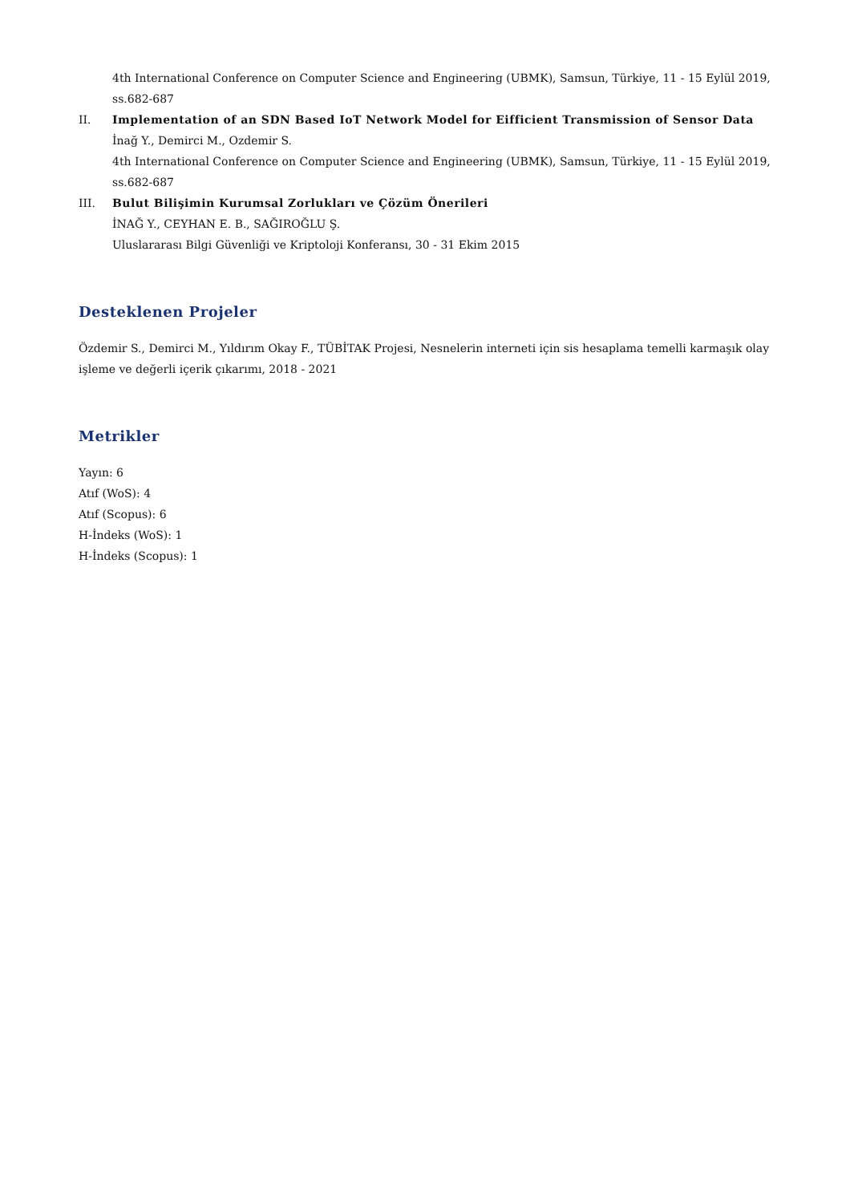4th International Conference on Computer Science and Engineering (UBMK), Samsun, Türkiye, 11 - 15 Eylül 2019, ss.682-687
II. Implementation of an SDN Based IoT Network Model for Eifficient Transmission of Sensor Data
İnağ Y., Demirci M., Ozdemir S.
4th International Conference on Computer Science and Engineering (UBMK), Samsun, Türkiye, 11 - 15 Eylül 2019, ss.682-687
III. Bulut Bilişimin Kurumsal Zorlukları ve Çözüm Önerileri
İNAĞ Y., CEYHAN E. B., SAĞIROĞLU Ş.
Uluslararası Bilgi Güvenliği ve Kriptoloji Konferansı, 30 - 31 Ekim 2015
Desteklenen Projeler
Özdemir S., Demirci M., Yıldırım Okay F., TÜBİTAK Projesi, Nesnelerin interneti için sis hesaplama temelli karmaşık olay işleme ve değerli içerik çıkarımı, 2018 - 2021
Metrikler
Yayın: 6
Atıf (WoS): 4
Atıf (Scopus): 6
H-İndeks (WoS): 1
H-İndeks (Scopus): 1